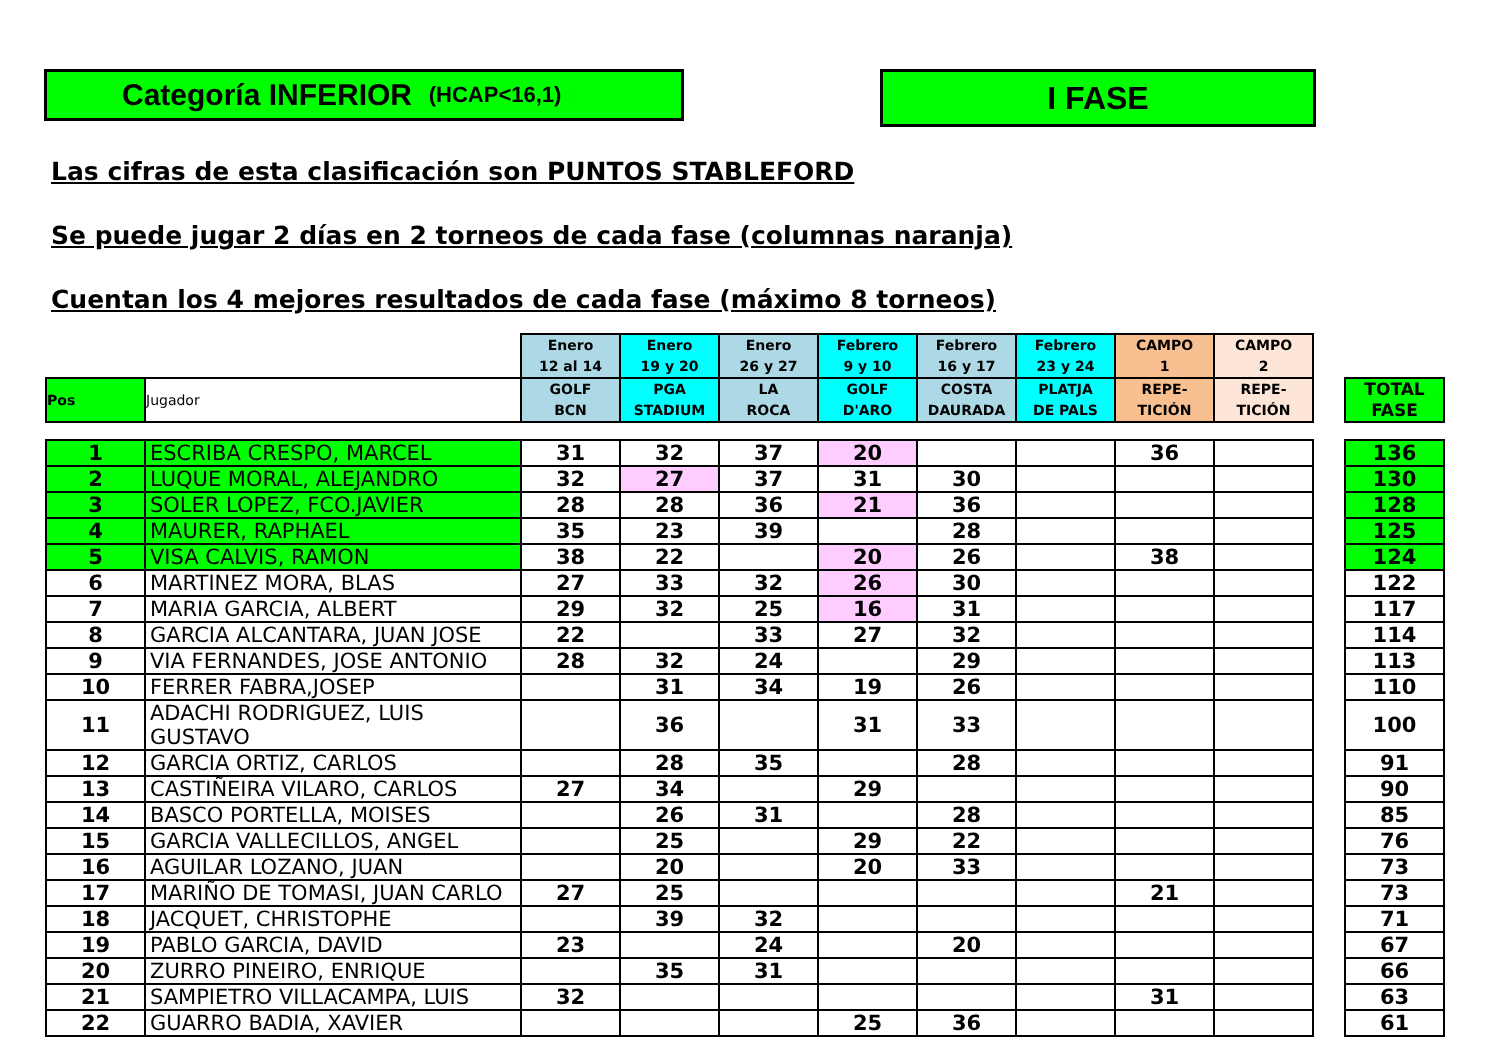Categoría INFERIOR (HCAP<16,1)
I FASE
Las cifras de esta clasificación son PUNTOS STABLEFORD
Se puede jugar 2 días en 2 torneos de cada fase (columnas naranja)
Cuentan los 4 mejores resultados de cada fase (máximo 8 torneos)
| | | Enero 12 al 14 | Enero 19 y 20 | Enero 26 y 27 | Febrero 9 y 10 | Febrero 16 y 17 | Febrero 23 y 24 | CAMPO 1 | CAMPO 2 | | |
| --- | --- | --- | --- | --- | --- | --- | --- | --- | --- | --- | --- |
| Pos | Jugador | GOLF BCN | PGA STADIUM | LA ROCA | GOLF D'ARO | COSTA DAURADA | PLATJA DE PALS | REPE- TICIÓN | REPE- TICIÓN | | TOTAL FASE |
| 1 | ESCRIBA CRESPO, MARCEL | 31 | 32 | 37 | 20 | | | 36 | | | 136 |
| 2 | LUQUE MORAL, ALEJANDRO | 32 | 27 | 37 | 31 | 30 | | | | | 130 |
| 3 | SOLER LOPEZ, FCO.JAVIER | 28 | 28 | 36 | 21 | 36 | | | | | 128 |
| 4 | MAURER, RAPHAEL | 35 | 23 | 39 | | 28 | | | | | 125 |
| 5 | VISA CALVIS, RAMON | 38 | 22 | | 20 | 26 | | 38 | | | 124 |
| 6 | MARTINEZ MORA, BLAS | 27 | 33 | 32 | 26 | 30 | | | | | 122 |
| 7 | MARIA GARCIA, ALBERT | 29 | 32 | 25 | 16 | 31 | | | | | 117 |
| 8 | GARCIA ALCANTARA, JUAN JOSE | 22 | | 33 | 27 | 32 | | | | | 114 |
| 9 | VIA FERNANDES, JOSE ANTONIO | 28 | 32 | 24 | | 29 | | | | | 113 |
| 10 | FERRER FABRA,JOSEP | | 31 | 34 | 19 | 26 | | | | | 110 |
| 11 | ADACHI RODRIGUEZ, LUIS GUSTAVO | | 36 | | 31 | 33 | | | | | 100 |
| 12 | GARCIA ORTIZ, CARLOS | | 28 | 35 | | 28 | | | | | 91 |
| 13 | CASTIÑEIRA VILARO, CARLOS | 27 | 34 | | 29 | | | | | | 90 |
| 14 | BASCO PORTELLA, MOISES | | 26 | 31 | | 28 | | | | | 85 |
| 15 | GARCIA VALLECILLOS, ANGEL | | 25 | | 29 | 22 | | | | | 76 |
| 16 | AGUILAR LOZANO, JUAN | | 20 | | 20 | 33 | | | | | 73 |
| 17 | MARIÑO DE TOMASI, JUAN CARLO | 27 | 25 | | | | | 21 | | | 73 |
| 18 | JACQUET, CHRISTOPHE | | 39 | 32 | | | | | | | 71 |
| 19 | PABLO GARCIA, DAVID | 23 | | 24 | | 20 | | | | | 67 |
| 20 | ZURRO PINEIRO, ENRIQUE | | 35 | 31 | | | | | | | 66 |
| 21 | SAMPIETRO VILLACAMPA, LUIS | 32 | | | | | | 31 | | | 63 |
| 22 | GUARRO BADIA, XAVIER | | | | 25 | 36 | | | | | 61 |